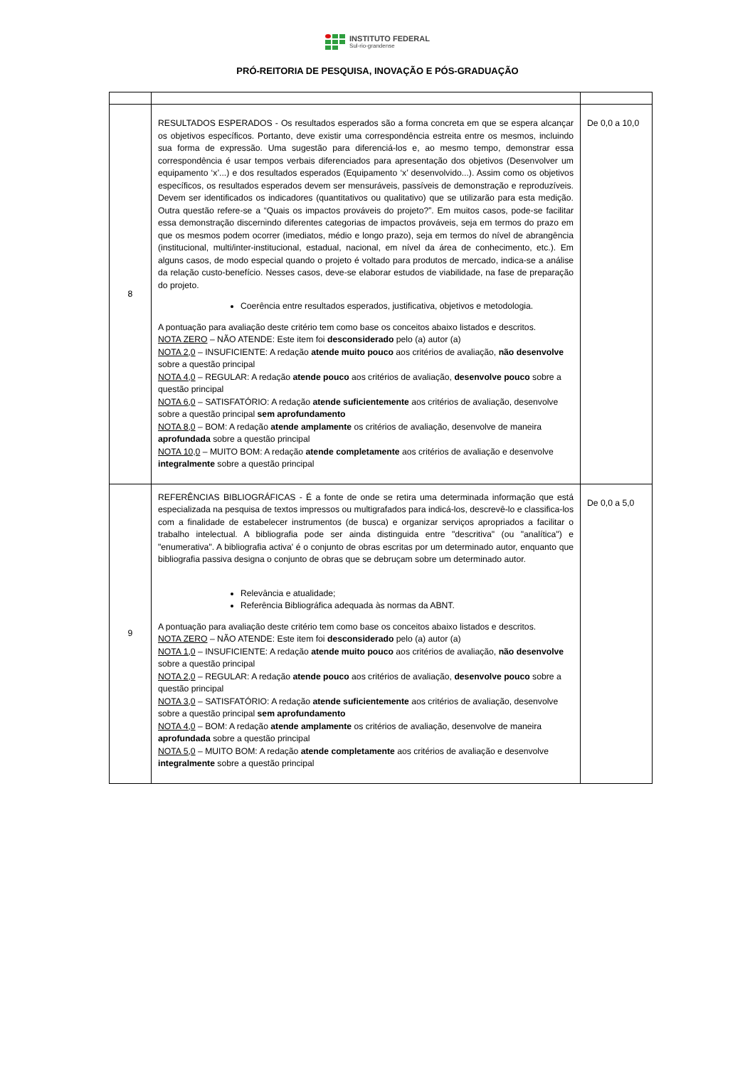INSTITUTO FEDERAL
Sul-rio-grandense
PRÓ-REITORIA DE PESQUISA, INOVAÇÃO E PÓS-GRADUAÇÃO
| 8 | RESULTADOS ESPERADOS - Os resultados esperados são a forma concreta em que se espera alcançar os objetivos específicos. Portanto, deve existir uma correspondência estreita entre os mesmos, incluindo sua forma de expressão. Uma sugestão para diferenciá-los e, ao mesmo tempo, demonstrar essa correspondência é usar tempos verbais diferenciados para apresentação dos objetivos (Desenvolver um equipamento ‘x’...) e dos resultados esperados (Equipamento ‘x’ desenvolvido...). Assim como os objetivos específicos, os resultados esperados devem ser mensuráveis, passíveis de demonstração e reproduzíveis. Devem ser identificados os indicadores (quantitativos ou qualitativo) que se utilizarão para esta medição. Outra questão refere-se a “Quais os impactos prováveis do projeto?”. Em muitos casos, pode-se facilitar essa demonstração discernindo diferentes categorias de impactos prováveis, seja em termos do prazo em que os mesmos podem ocorrer (imediatos, médio e longo prazo), seja em termos do nível de abrangência (institucional, multi/inter-institucional, estadual, nacional, em nível da área de conhecimento, etc.). Em alguns casos, de modo especial quando o projeto é voltado para produtos de mercado, indica-se a análise da relação custo-benefício. Nesses casos, deve-se elaborar estudos de viabilidade, na fase de preparação do projeto. Coerência entre resultados esperados, justificativa, objetivos e metodologia. A pontuação para avaliação deste critério tem como base os conceitos abaixo listados e descritos. NOTA ZERO – NÃO ATENDE: Este item foi desconsiderado pelo (a) autor (a) NOTA 2,0 – INSUFICIENTE: A redação atende muito pouco aos critérios de avaliação, não desenvolve sobre a questão principal NOTA 4,0 – REGULAR: A redação atende pouco aos critérios de avaliação, desenvolve pouco sobre a questão principal NOTA 6,0 – SATISFATÓRIO: A redação atende suficientemente aos critérios de avaliação, desenvolve sobre a questão principal sem aprofundamento NOTA 8,0 – BOM: A redação atende amplamente os critérios de avaliação, desenvolve de maneira aprofundada sobre a questão principal NOTA 10,0 – MUITO BOM: A redação atende completamente aos critérios de avaliação e desenvolve integralmente sobre a questão principal | De 0,0 a 10,0 |
| 9 | REFERÊNCIAS BIBLIOGRÁFICAS - É a fonte de onde se retira uma determinada informação que está especializada na pesquisa de textos impressos ou multigrafados para indicá-los, descrevê-lo e classifica-los com a finalidade de estabelecer instrumentos (de busca) e organizar serviços apropriados a facilitar o trabalho intelectual. A bibliografia pode ser ainda distinguida entre "descritiva" (ou "analítica") e "enumerativa". A bibliografia activa' é o conjunto de obras escritas por um determinado autor, enquanto que bibliografia passiva designa o conjunto de obras que se debruçam sobre um determinado autor. Relevância e atualidade; Referência Bibliográfica adequada às normas da ABNT. A pontuação para avaliação deste critério tem como base os conceitos abaixo listados e descritos. NOTA ZERO – NÃO ATENDE: Este item foi desconsiderado pelo (a) autor (a) NOTA 1,0 – INSUFICIENTE: A redação atende muito pouco aos critérios de avaliação, não desenvolve sobre a questão principal NOTA 2,0 – REGULAR: A redação atende pouco aos critérios de avaliação, desenvolve pouco sobre a questão principal NOTA 3,0 – SATISFATÓRIO: A redação atende suficientemente aos critérios de avaliação, desenvolve sobre a questão principal sem aprofundamento NOTA 4,0 – BOM: A redação atende amplamente os critérios de avaliação, desenvolve de maneira aprofundada sobre a questão principal NOTA 5,0 – MUITO BOM: A redação atende completamente aos critérios de avaliação e desenvolve integralmente sobre a questão principal | De 0,0 a 5,0 |